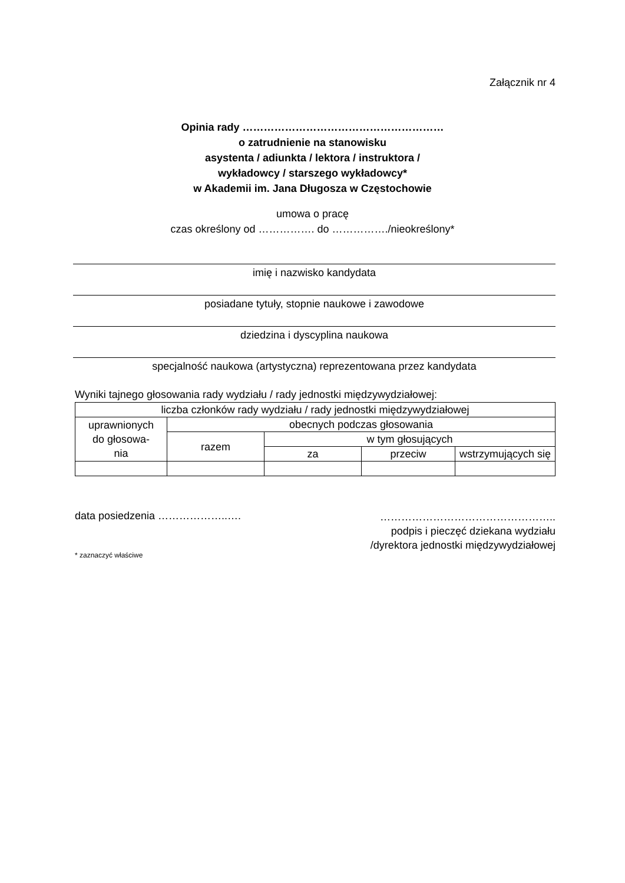Załącznik nr 4
Opinia rady …………………………………………………
o zatrudnienie na stanowisku
asystenta / adiunkta / lektora / instruktora /
wykładowcy / starszego wykładowcy*
w Akademii im. Jana Długosza w Częstochowie
umowa o pracę
czas określony od ……………. do ……………./nieokreślony*
imię i nazwisko kandydata
posiadane tytuły, stopnie naukowe i zawodowe
dziedzina i dyscyplina naukowa
specjalność naukowa (artystyczna) reprezentowana przez kandydata
Wyniki tajnego głosowania rady wydziału / rady jednostki międzywydziałowej:
| liczba członków rady wydziału / rady jednostki międzywydziałowej | | | | |
| --- | --- | --- | --- | --- |
| uprawnionych do głosowa- nia | obecnych podczas głosowania | | | |
| | razem | w tym głosujących | | |
| | | za | przeciw | wstrzymujących się |
data posiedzenia ………………..….
…………………………………………..
podpis i pieczęć dziekana wydziału
/dyrektora jednostki międzywydziałowej
* zaznaczyć właściwe